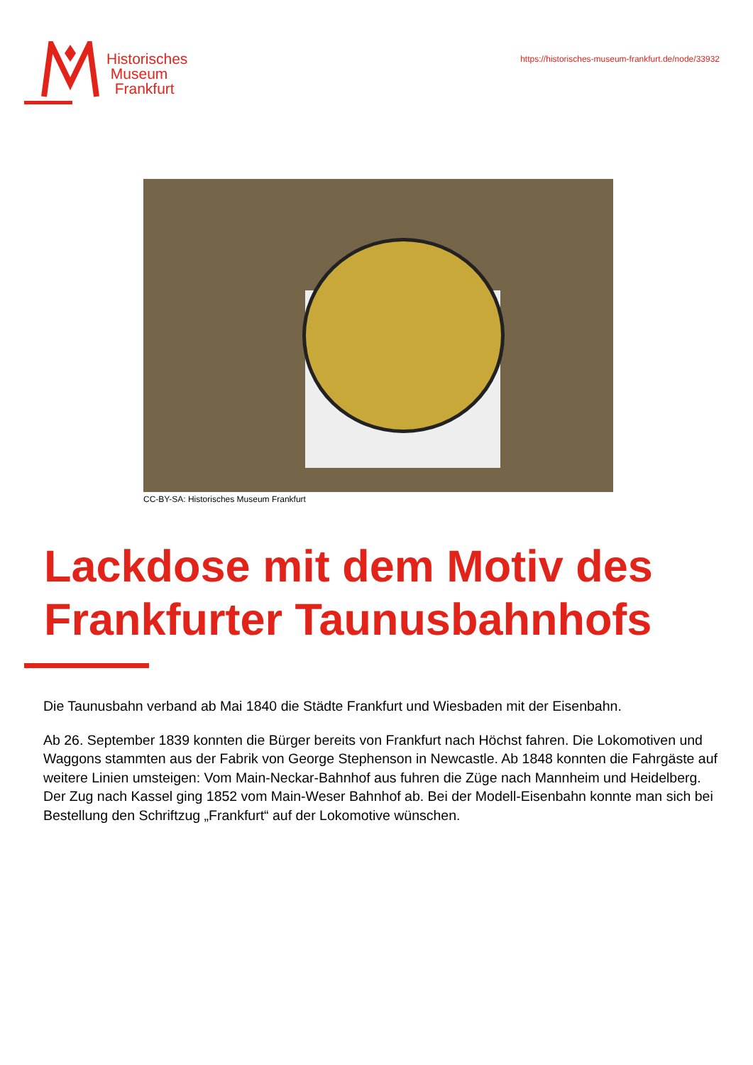Historisches
Museum
Frankfurt
https://historisches-museum-frankfurt.de/node/33932
CC-BY-SA: Historisches Museum Frankfurt
Lackdose mit dem Motiv des Frankfurter Taunusbahnhofs
Die Taunusbahn verband ab Mai 1840 die Städte Frankfurt und Wiesbaden mit der Eisenbahn.
Ab 26. September 1839 konnten die Bürger bereits von Frankfurt nach Höchst fahren. Die Lokomotiven und Waggons stammten aus der Fabrik von George Stephenson in Newcastle. Ab 1848 konnten die Fahrgäste auf weitere Linien umsteigen: Vom Main-Neckar-Bahnhof aus fuhren die Züge nach Mannheim und Heidelberg. Der Zug nach Kassel ging 1852 vom Main-Weser Bahnhof ab. Bei der Modell-Eisenbahn konnte man sich bei Bestellung den Schriftzug „Frankfurt“ auf der Lokomotive wünschen.